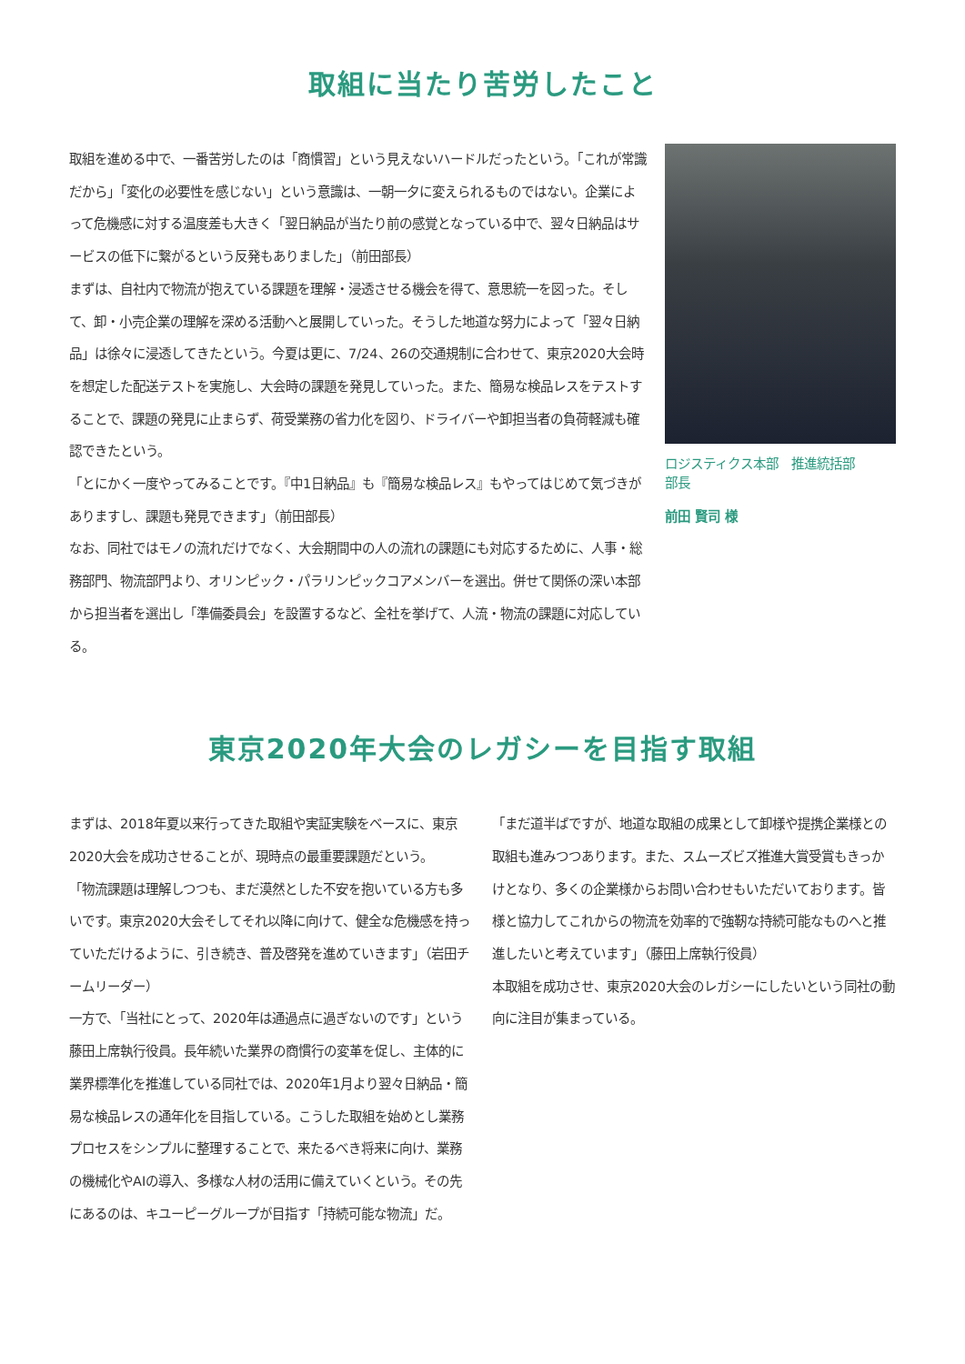取組に当たり苦労したこと
取組を進める中で、一番苦労したのは「商慣習」という見えないハードルだったという。「これが常識だから」「変化の必要性を感じない」という意識は、一朝一夕に変えられるものではない。企業によって危機感に対する温度差も大きく「翌日納品が当たり前の感覚となっている中で、翌々日納品はサービスの低下に繋がるという反発もありました」（前田部長）
まずは、自社内で物流が抱えている課題を理解・浸透させる機会を得て、意思統一を図った。そして、卸・小売企業の理解を深める活動へと展開していった。そうした地道な努力によって「翌々日納品」は徐々に浸透してきたという。今夏は更に、7/24、26の交通規制に合わせて、東京2020大会時を想定した配送テストを実施し、大会時の課題を発見していった。また、簡易な検品レスをテストすることで、課題の発見に止まらず、荷受業務の省力化を図り、ドライバーや卸担当者の負荷軽減も確認できたという。
「とにかく一度やってみることです。『中1日納品』も『簡易な検品レス』もやってはじめて気づきがありますし、課題も発見できます」（前田部長）
なお、同社ではモノの流れだけでなく、大会期間中の人の流れの課題にも対応するために、人事・総務部門、物流部門より、オリンピック・パラリンピックコアメンバーを選出。併せて関係の深い本部から担当者を選出し「準備委員会」を設置するなど、全社を挙げて、人流・物流の課題に対応している。
ロジスティクス本部　推進統括部
部長
前田 賢司 様
東京2020年大会のレガシーを目指す取組
まずは、2018年夏以来行ってきた取組や実証実験をベースに、東京2020大会を成功させることが、現時点の最重要課題だという。
「物流課題は理解しつつも、まだ漠然とした不安を抱いている方も多いです。東京2020大会そしてそれ以降に向けて、健全な危機感を持っていただけるように、引き続き、普及啓発を進めていきます」（岩田チームリーダー）
一方で、「当社にとって、2020年は通過点に過ぎないのです」という藤田上席執行役員。長年続いた業界の商慣行の変革を促し、主体的に業界標準化を推進している同社では、2020年1月より翌々日納品・簡易な検品レスの通年化を目指している。こうした取組を始めとし業務プロセスをシンプルに整理することで、来たるべき将来に向け、業務の機械化やAIの導入、多様な人材の活用に備えていくという。その先にあるのは、キユーピーグループが目指す「持続可能な物流」だ。
「まだ道半ばですが、地道な取組の成果として卸様や提携企業様との取組も進みつつあります。また、スムーズビズ推進大賞受賞もきっかけとなり、多くの企業様からお問い合わせもいただいております。皆様と協力してこれからの物流を効率的で強靭な持続可能なものへと推進したいと考えています」（藤田上席執行役員）
本取組を成功させ、東京2020大会のレガシーにしたいという同社の動向に注目が集まっている。